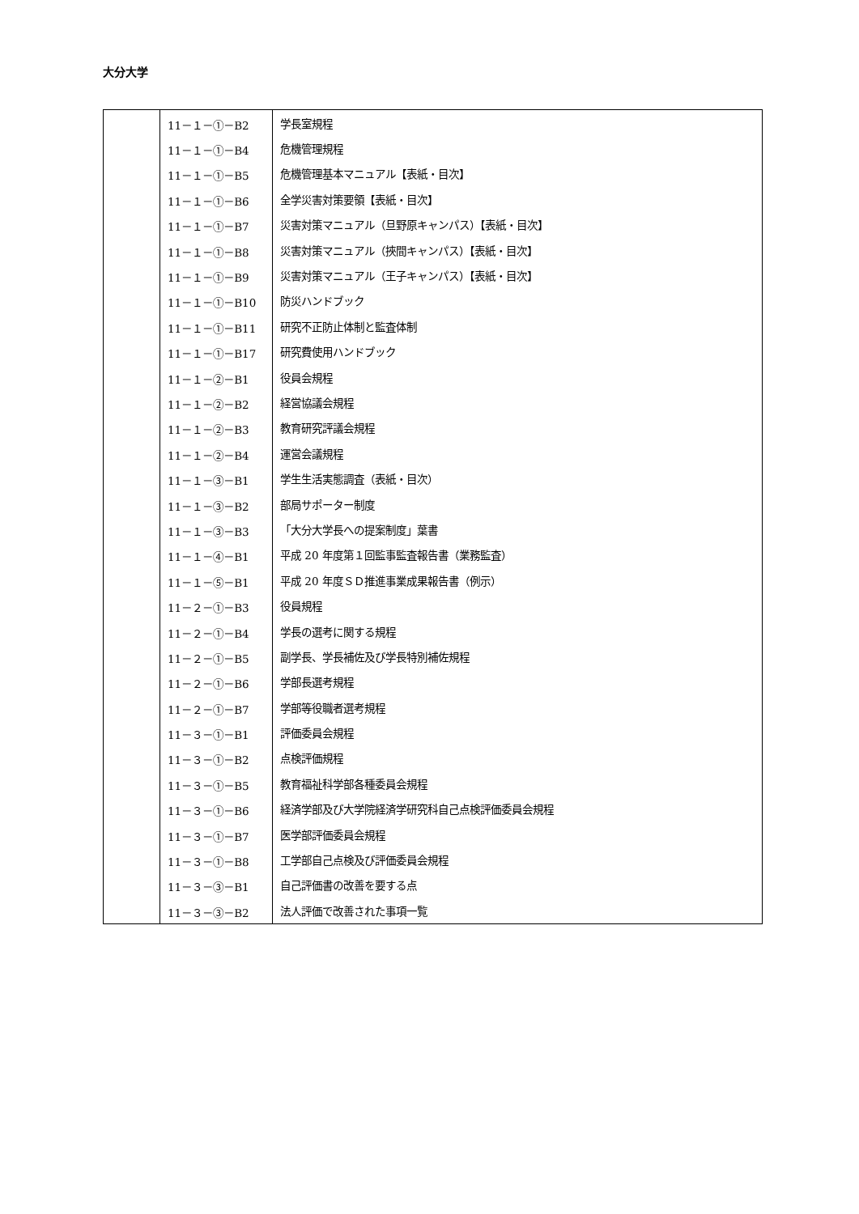大分大学
| | 11－１－①－B2 | 学長室規程 |
| | 11－１－①－B4 | 危機管理規程 |
| | 11－１－①－B5 | 危機管理基本マニュアル【表紙・目次】 |
| | 11－１－①－B6 | 全学災害対策要領【表紙・目次】 |
| | 11－１－①－B7 | 災害対策マニュアル（旦野原キャンパス）【表紙・目次】 |
| | 11－１－①－B8 | 災害対策マニュアル（挾間キャンパス）【表紙・目次】 |
| | 11－１－①－B9 | 災害対策マニュアル（王子キャンパス）【表紙・目次】 |
| | 11－１－①－B10 | 防災ハンドブック |
| | 11－１－①－B11 | 研究不正防止体制と監査体制 |
| | 11－１－①－B17 | 研究費使用ハンドブック |
| | 11－１－②－B1 | 役員会規程 |
| | 11－１－②－B2 | 経営協議会規程 |
| | 11－１－②－B3 | 教育研究評議会規程 |
| | 11－１－②－B4 | 運営会議規程 |
| | 11－１－③－B1 | 学生生活実態調査（表紙・目次） |
| | 11－１－③－B2 | 部局サポーター制度 |
| | 11－１－③－B3 | 「大分大学長への提案制度」葉書 |
| | 11－１－④－B1 | 平成 20 年度第１回監事監査報告書（業務監査） |
| | 11－１－⑤－B1 | 平成 20 年度ＳＤ推進事業成果報告書（例示） |
| | 11－２－①－B3 | 役員規程 |
| | 11－２－①－B4 | 学長の選考に関する規程 |
| | 11－２－①－B5 | 副学長、学長補佐及び学長特別補佐規程 |
| | 11－２－①－B6 | 学部長選考規程 |
| | 11－２－①－B7 | 学部等役職者選考規程 |
| | 11－３－①－B1 | 評価委員会規程 |
| | 11－３－①－B2 | 点検評価規程 |
| | 11－３－①－B5 | 教育福祉科学部各種委員会規程 |
| | 11－３－①－B6 | 経済学部及び大学院経済学研究科自己点検評価委員会規程 |
| | 11－３－①－B7 | 医学部評価委員会規程 |
| | 11－３－①－B8 | 工学部自己点検及び評価委員会規程 |
| | 11－３－③－B1 | 自己評価書の改善を要する点 |
| | 11－３－③－B2 | 法人評価で改善された事項一覧 |